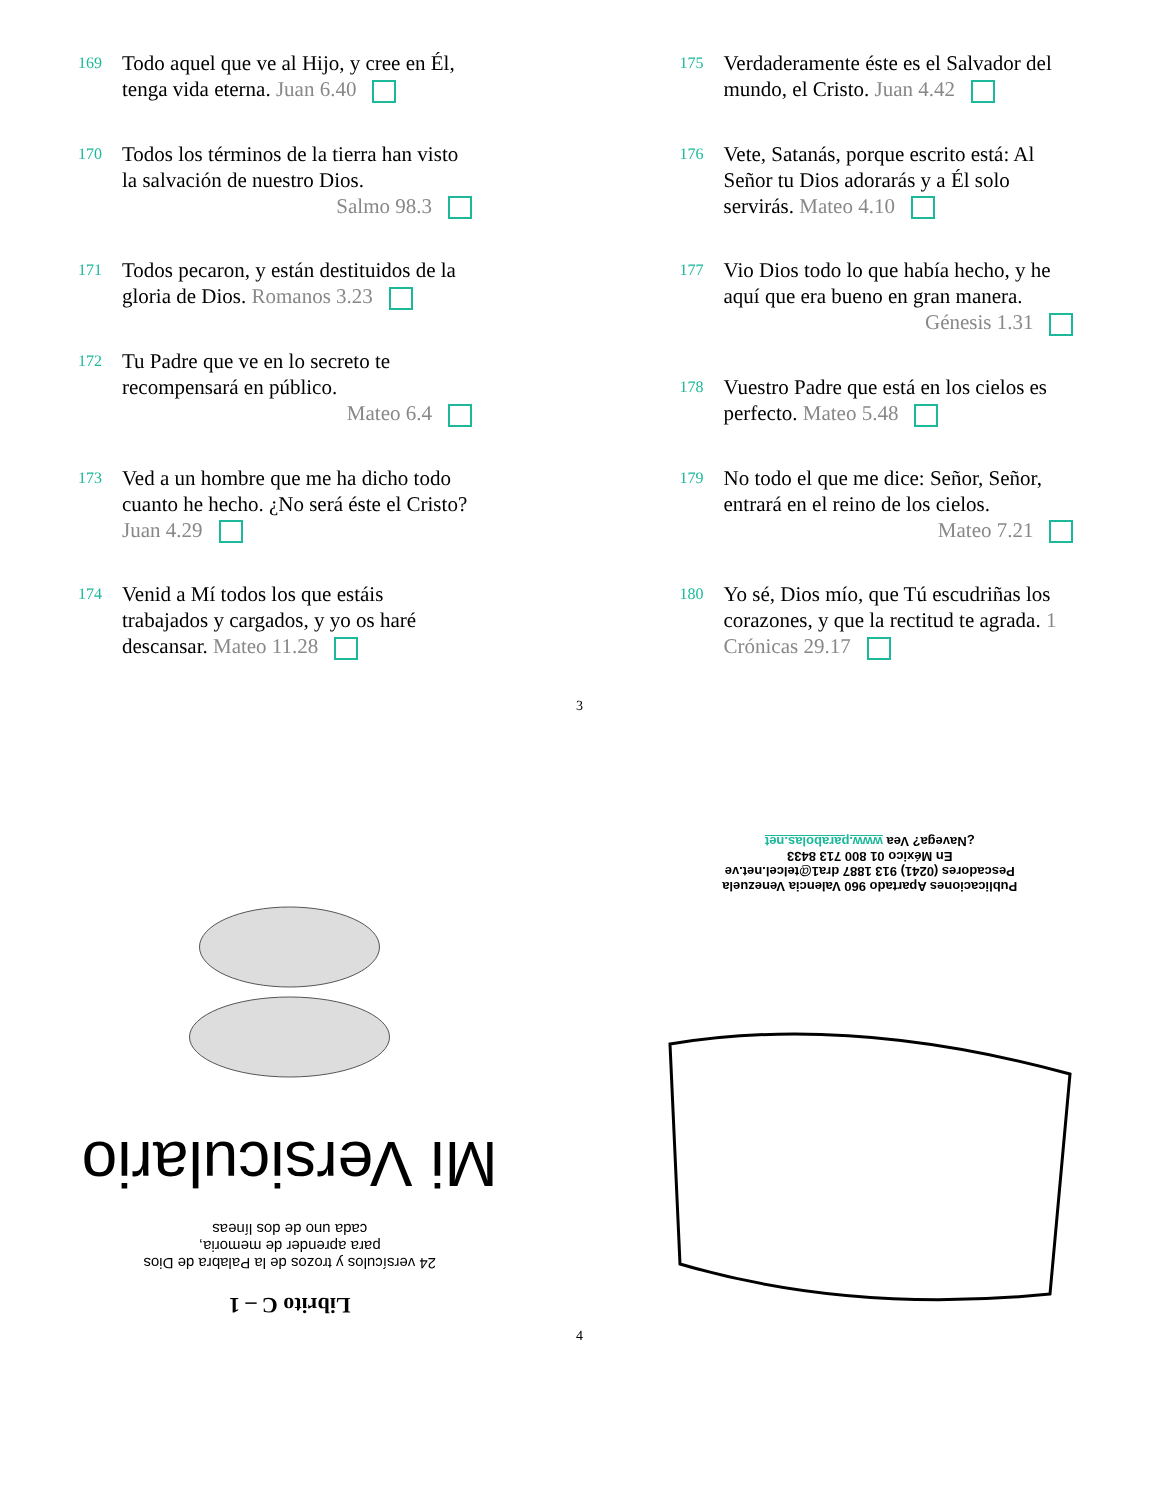169
Todo aquel que ve al Hijo, y cree en Él, tenga vida eterna. Juan 6.40
170
Todos los términos de la tierra han visto la salvación de nuestro Dios.
Salmo 98.3
171
Todos pecaron, y están destituidos de la gloria de Dios. Romanos 3.23
172
Tu Padre que ve en lo secreto te recompensará en público.
Mateo 6.4
173
Ved a un hombre que me ha dicho todo cuanto he hecho. ¿No será éste el Cristo? Juan 4.29
174
Venid a Mí todos los que estáis trabajados y cargados, y yo os haré descansar. Mateo 11.28
175
Verdaderamente éste es el Salvador del mundo, el Cristo. Juan 4.42
176
Vete, Satanás, porque escrito está: Al Señor tu Dios adorarás y a Él solo servirás. Mateo 4.10
177
Vio Dios todo lo que había hecho, y he aquí que era bueno en gran manera.
Génesis 1.31
178
Vuestro Padre que está en los cielos es perfecto. Mateo 5.48
179
No todo el que me dice: Señor, Señor, entrará en el reino de los cielos.
Mateo 7.21
180
Yo sé, Dios mío, que Tú escudriñas los corazones, y que la rectitud te agrada. 1 Crónicas 29.17
3
Librito C – 1
24 versículos y trozos de la Palabra de Dios
para aprender de memoria,
cada uno de dos líneas
Mi Versiculario
Publicaciones Apartado 960 Valencia Venezuela
Pescadores (0241) 913 1887 dra1@telcel.net.ve
En México 01 800 713 8433
¿Navega? Vea www.parabolas.net
4